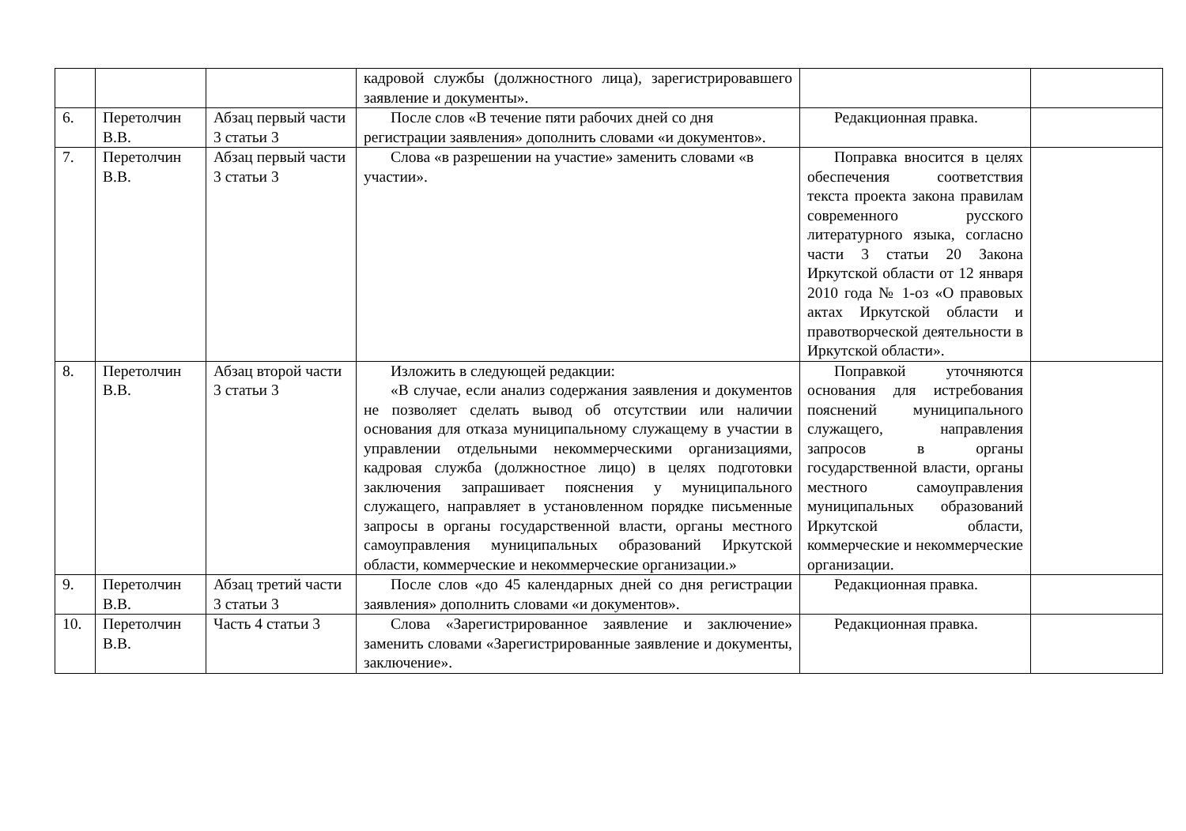| | | | кадровой службы (должностного лица), зарегистрировавшего заявление и документы». | | |
| 6. | Перетолчин В.В. | Абзац первый части 3 статьи 3 | После слов «В течение пяти рабочих дней со дня регистрации заявления» дополнить словами «и документов». | Редакционная правка. | |
| 7. | Перетолчин В.В. | Абзац первый части 3 статьи 3 | Слова «в разрешении на участие» заменить словами «в участии». | Поправка вносится в целях обеспечения соответствия текста проекта закона правилам современного русского литературного языка, согласно части 3 статьи 20 Закона Иркутской области от 12 января 2010 года № 1-оз «О правовых актах Иркутской области и правотворческой деятельности в Иркутской области». | |
| 8. | Перетолчин В.В. | Абзац второй части 3 статьи 3 | Изложить в следующей редакции: «В случае, если анализ содержания заявления и документов не позволяет сделать вывод об отсутствии или наличии основания для отказа муниципальному служащему в участии в управлении отдельными некоммерческими организациями, кадровая служба (должностное лицо) в целях подготовки заключения запрашивает пояснения у муниципального служащего, направляет в установленном порядке письменные запросы в органы государственной власти, органы местного самоуправления муниципальных образований Иркутской области, коммерческие и некоммерческие организации.» | Поправкой уточняются основания для истребования пояснений муниципального служащего, направления запросов в органы государственной власти, органы местного самоуправления муниципальных образований Иркутской области, коммерческие и некоммерческие организации. | |
| 9. | Перетолчин В.В. | Абзац третий части 3 статьи 3 | После слов «до 45 календарных дней со дня регистрации заявления» дополнить словами «и документов». | Редакционная правка. | |
| 10. | Перетолчин В.В. | Часть 4 статьи 3 | Слова «Зарегистрированное заявление и заключение» заменить словами «Зарегистрированные заявление и документы, заключение». | Редакционная правка. | |